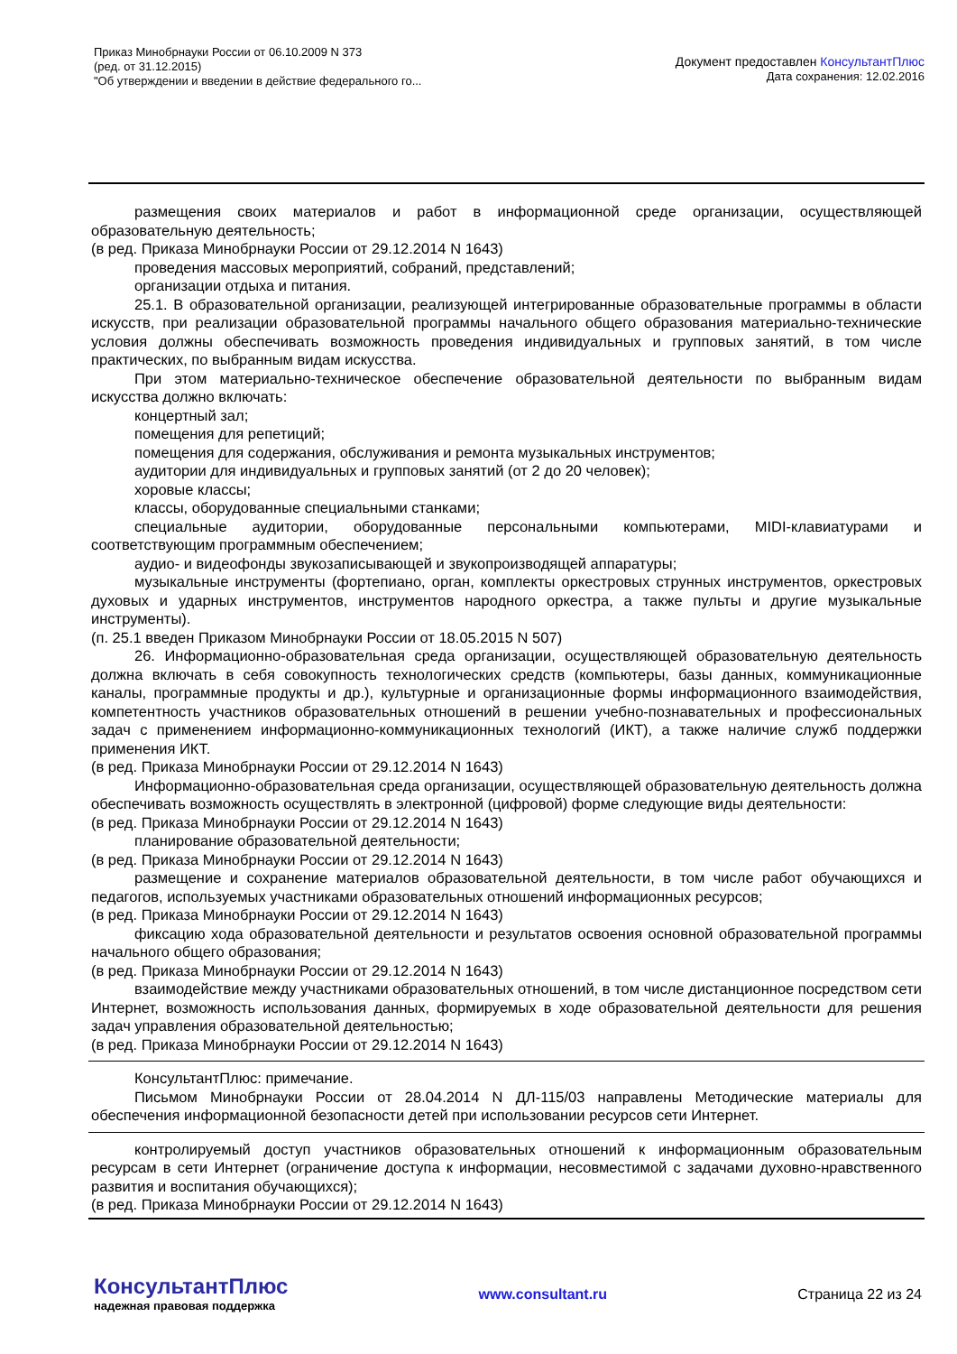Приказ Минобрнауки России от 06.10.2009 N 373
(ред. от 31.12.2015)
"Об утверждении и введении в действие федерального го...
Документ предоставлен КонсультантПлюс
Дата сохранения: 12.02.2016
размещения своих материалов и работ в информационной среде организации, осуществляющей образовательную деятельность;
(в ред. Приказа Минобрнауки России от 29.12.2014 N 1643)
проведения массовых мероприятий, собраний, представлений;
организации отдыха и питания.
25.1. В образовательной организации, реализующей интегрированные образовательные программы в области искусств, при реализации образовательной программы начального общего образования материально-технические условия должны обеспечивать возможность проведения индивидуальных и групповых занятий, в том числе практических, по выбранным видам искусства.
При этом материально-техническое обеспечение образовательной деятельности по выбранным видам искусства должно включать:
концертный зал;
помещения для репетиций;
помещения для содержания, обслуживания и ремонта музыкальных инструментов;
аудитории для индивидуальных и групповых занятий (от 2 до 20 человек);
хоровые классы;
классы, оборудованные специальными станками;
специальные аудитории, оборудованные персональными компьютерами, MIDI-клавиатурами и соответствующим программным обеспечением;
аудио- и видеофонды звукозаписывающей и звукопроизводящей аппаратуры;
музыкальные инструменты (фортепиано, орган, комплекты оркестровых струнных инструментов, оркестровых духовых и ударных инструментов, инструментов народного оркестра, а также пульты и другие музыкальные инструменты).
(п. 25.1 введен Приказом Минобрнауки России от 18.05.2015 N 507)
26. Информационно-образовательная среда организации, осуществляющей образовательную деятельность должна включать в себя совокупность технологических средств (компьютеры, базы данных, коммуникационные каналы, программные продукты и др.), культурные и организационные формы информационного взаимодействия, компетентность участников образовательных отношений в решении учебно-познавательных и профессиональных задач с применением информационно-коммуникационных технологий (ИКТ), а также наличие служб поддержки применения ИКТ.
(в ред. Приказа Минобрнауки России от 29.12.2014 N 1643)
Информационно-образовательная среда организации, осуществляющей образовательную деятельность должна обеспечивать возможность осуществлять в электронной (цифровой) форме следующие виды деятельности:
(в ред. Приказа Минобрнауки России от 29.12.2014 N 1643)
планирование образовательной деятельности;
(в ред. Приказа Минобрнауки России от 29.12.2014 N 1643)
размещение и сохранение материалов образовательной деятельности, в том числе работ обучающихся и педагогов, используемых участниками образовательных отношений информационных ресурсов;
(в ред. Приказа Минобрнауки России от 29.12.2014 N 1643)
фиксацию хода образовательной деятельности и результатов освоения основной образовательной программы начального общего образования;
(в ред. Приказа Минобрнауки России от 29.12.2014 N 1643)
взаимодействие между участниками образовательных отношений, в том числе дистанционное посредством сети Интернет, возможность использования данных, формируемых в ходе образовательной деятельности для решения задач управления образовательной деятельностью;
(в ред. Приказа Минобрнауки России от 29.12.2014 N 1643)
КонсультантПлюс: примечание.
Письмом Минобрнауки России от 28.04.2014 N ДЛ-115/03 направлены Методические материалы для обеспечения информационной безопасности детей при использовании ресурсов сети Интернет.
контролируемый доступ участников образовательных отношений к информационным образовательным ресурсам в сети Интернет (ограничение доступа к информации, несовместимой с задачами духовно-нравственного развития и воспитания обучающихся);
(в ред. Приказа Минобрнауки России от 29.12.2014 N 1643)
КонсультантПлюс
надежная правовая поддержка
www.consultant.ru Страница 22 из 24